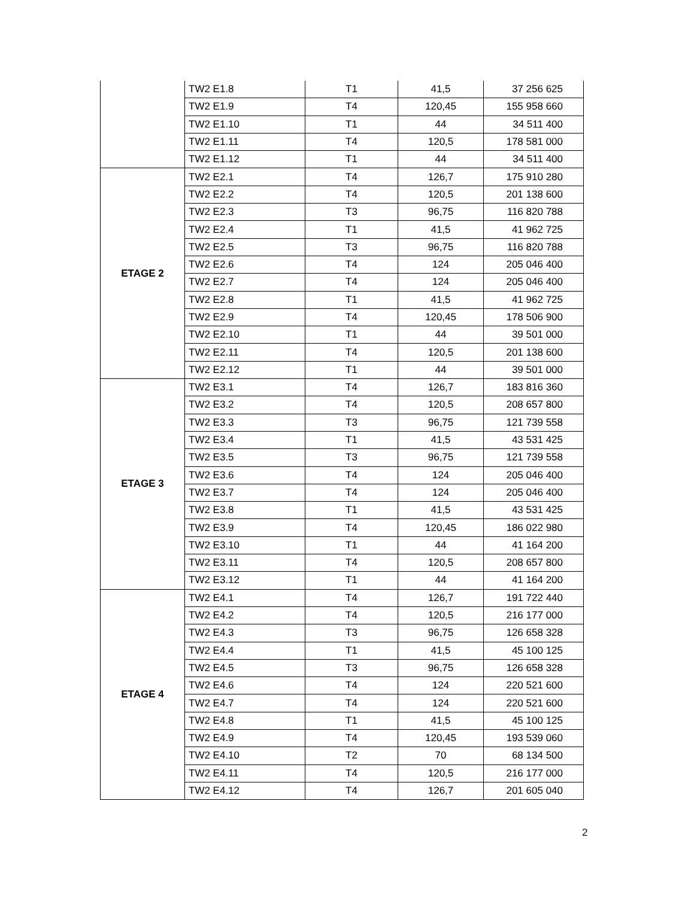| | TW2 E1.8 | T1 | 41,5 | 37 256 625 |
| | TW2 E1.9 | T4 | 120,45 | 155 958 660 |
| | TW2 E1.10 | T1 | 44 | 34 511 400 |
| | TW2 E1.11 | T4 | 120,5 | 178 581 000 |
| | TW2 E1.12 | T1 | 44 | 34 511 400 |
| ETAGE 2 | TW2 E2.1 | T4 | 126,7 | 175 910 280 |
| | TW2 E2.2 | T4 | 120,5 | 201 138 600 |
| | TW2 E2.3 | T3 | 96,75 | 116 820 788 |
| | TW2 E2.4 | T1 | 41,5 | 41 962 725 |
| | TW2 E2.5 | T3 | 96,75 | 116 820 788 |
| | TW2 E2.6 | T4 | 124 | 205 046 400 |
| | TW2 E2.7 | T4 | 124 | 205 046 400 |
| | TW2 E2.8 | T1 | 41,5 | 41 962 725 |
| | TW2 E2.9 | T4 | 120,45 | 178 506 900 |
| | TW2 E2.10 | T1 | 44 | 39 501 000 |
| | TW2 E2.11 | T4 | 120,5 | 201 138 600 |
| | TW2 E2.12 | T1 | 44 | 39 501 000 |
| ETAGE 3 | TW2 E3.1 | T4 | 126,7 | 183 816 360 |
| | TW2 E3.2 | T4 | 120,5 | 208 657 800 |
| | TW2 E3.3 | T3 | 96,75 | 121 739 558 |
| | TW2 E3.4 | T1 | 41,5 | 43 531 425 |
| | TW2 E3.5 | T3 | 96,75 | 121 739 558 |
| | TW2 E3.6 | T4 | 124 | 205 046 400 |
| | TW2 E3.7 | T4 | 124 | 205 046 400 |
| | TW2 E3.8 | T1 | 41,5 | 43 531 425 |
| | TW2 E3.9 | T4 | 120,45 | 186 022 980 |
| | TW2 E3.10 | T1 | 44 | 41 164 200 |
| | TW2 E3.11 | T4 | 120,5 | 208 657 800 |
| | TW2 E3.12 | T1 | 44 | 41 164 200 |
| ETAGE 4 | TW2 E4.1 | T4 | 126,7 | 191 722 440 |
| | TW2 E4.2 | T4 | 120,5 | 216 177 000 |
| | TW2 E4.3 | T3 | 96,75 | 126 658 328 |
| | TW2 E4.4 | T1 | 41,5 | 45 100 125 |
| | TW2 E4.5 | T3 | 96,75 | 126 658 328 |
| | TW2 E4.6 | T4 | 124 | 220 521 600 |
| | TW2 E4.7 | T4 | 124 | 220 521 600 |
| | TW2 E4.8 | T1 | 41,5 | 45 100 125 |
| | TW2 E4.9 | T4 | 120,45 | 193 539 060 |
| | TW2 E4.10 | T2 | 70 | 68 134 500 |
| | TW2 E4.11 | T4 | 120,5 | 216 177 000 |
| | TW2 E4.12 | T4 | 126,7 | 201 605 040 |
2